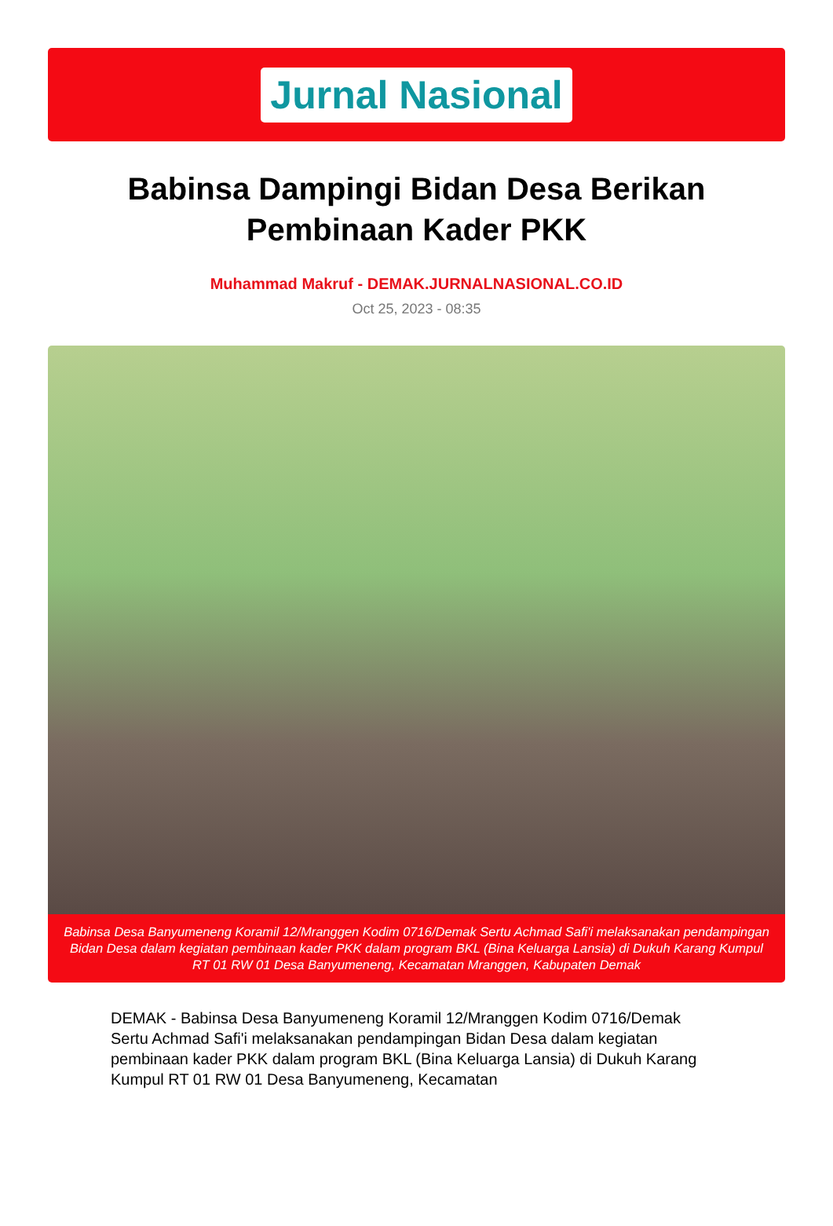Jurnal Nasional
Babinsa Dampingi Bidan Desa Berikan Pembinaan Kader PKK
Muhammad Makruf - DEMAK.JURNALNASIONAL.CO.ID
Oct 25, 2023 - 08:35
Babinsa Desa Banyumeneng Koramil 12/Mranggen Kodim 0716/Demak Sertu Achmad Safi'i melaksanakan pendampingan Bidan Desa dalam kegiatan pembinaan kader PKK dalam program BKL (Bina Keluarga Lansia) di Dukuh Karang Kumpul RT 01 RW 01 Desa Banyumeneng, Kecamatan Mranggen, Kabupaten Demak
DEMAK - Babinsa Desa Banyumeneng Koramil 12/Mranggen Kodim 0716/Demak Sertu Achmad Safi'i melaksanakan pendampingan Bidan Desa dalam kegiatan pembinaan kader PKK dalam program BKL (Bina Keluarga Lansia) di Dukuh Karang Kumpul RT 01 RW 01 Desa Banyumeneng, Kecamatan